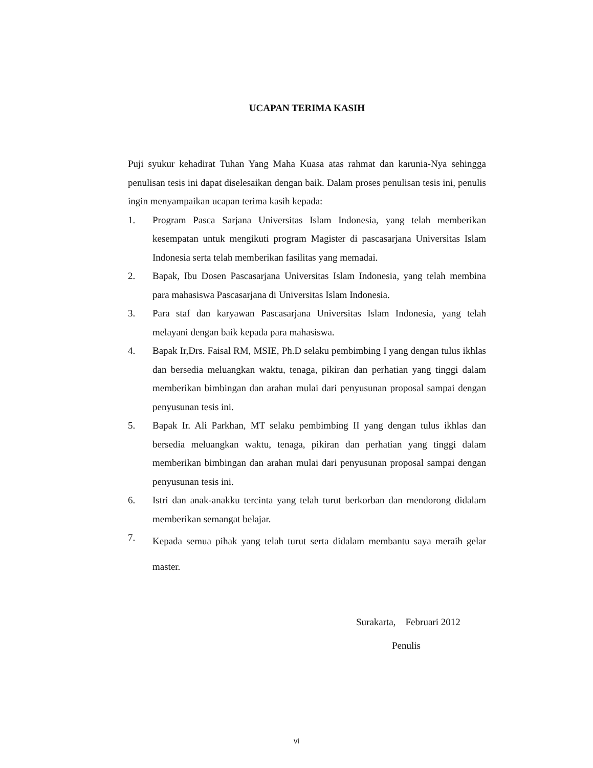UCAPAN TERIMA KASIH
Puji syukur kehadirat Tuhan Yang Maha Kuasa atas rahmat dan karunia-Nya sehingga penulisan tesis ini dapat diselesaikan dengan baik. Dalam proses penulisan tesis ini, penulis ingin menyampaikan ucapan terima kasih kepada:
1. Program Pasca Sarjana Universitas Islam Indonesia, yang telah memberikan kesempatan untuk mengikuti program Magister di pascasarjana Universitas Islam Indonesia serta telah memberikan fasilitas yang memadai.
2. Bapak, Ibu Dosen Pascasarjana Universitas Islam Indonesia, yang telah membina para mahasiswa Pascasarjana di Universitas Islam Indonesia.
3. Para staf dan karyawan Pascasarjana Universitas Islam Indonesia, yang telah melayani dengan baik kepada para mahasiswa.
4. Bapak Ir,Drs. Faisal RM, MSIE, Ph.D selaku pembimbing I yang dengan tulus ikhlas dan bersedia meluangkan waktu, tenaga, pikiran dan perhatian yang tinggi dalam memberikan bimbingan dan arahan mulai dari penyusunan proposal sampai dengan penyusunan tesis ini.
5. Bapak Ir. Ali Parkhan, MT selaku pembimbing II yang dengan tulus ikhlas dan bersedia meluangkan waktu, tenaga, pikiran dan perhatian yang tinggi dalam memberikan bimbingan dan arahan mulai dari penyusunan proposal sampai dengan penyusunan tesis ini.
6. Istri dan anak-anakku tercinta yang telah turut berkorban dan mendorong didalam memberikan semangat belajar.
7. Kepada semua pihak yang telah turut serta didalam membantu saya meraih gelar master.
Surakarta, Februari 2012
Penulis
vi